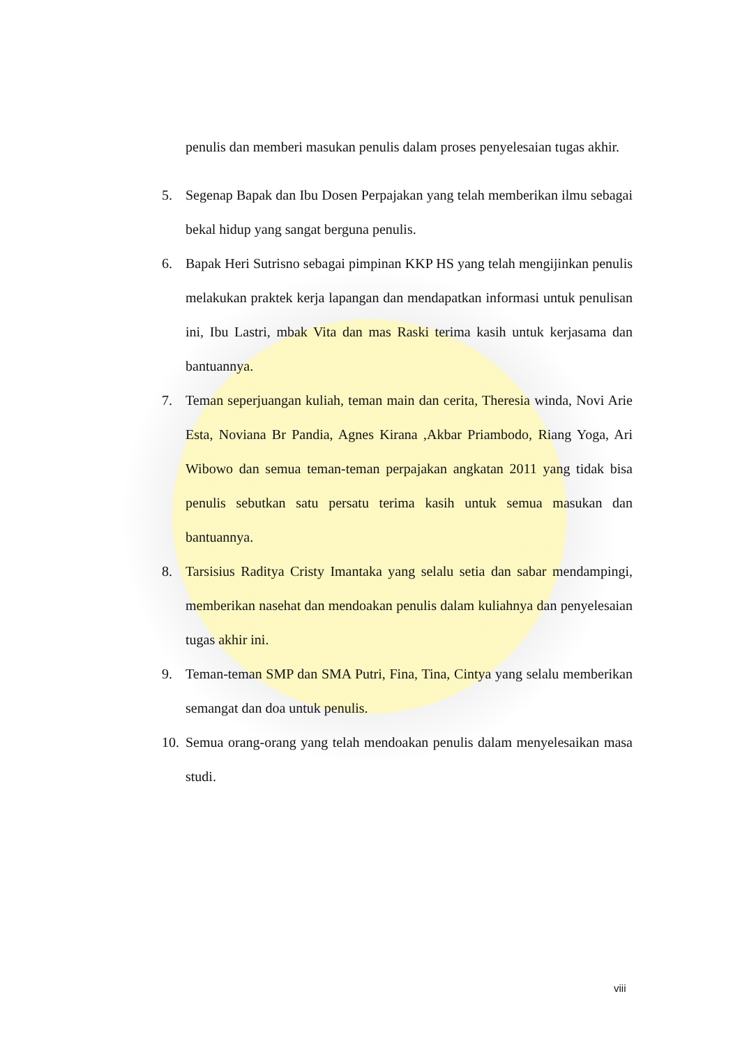penulis dan memberi masukan penulis dalam proses penyelesaian tugas akhir.
5. Segenap Bapak dan Ibu Dosen Perpajakan yang telah memberikan ilmu sebagai bekal hidup yang sangat berguna penulis.
6. Bapak Heri Sutrisno sebagai pimpinan KKP HS yang telah mengijinkan penulis melakukan praktek kerja lapangan dan mendapatkan informasi untuk penulisan ini, Ibu Lastri, mbak Vita dan mas Raski terima kasih untuk kerjasama dan bantuannya.
7. Teman seperjuangan kuliah, teman main dan cerita, Theresia winda, Novi Arie Esta, Noviana Br Pandia, Agnes Kirana ,Akbar Priambodo, Riang Yoga, Ari Wibowo dan semua teman-teman perpajakan angkatan 2011 yang tidak bisa penulis sebutkan satu persatu terima kasih untuk semua masukan dan bantuannya.
8. Tarsisius Raditya Cristy Imantaka yang selalu setia dan sabar mendampingi, memberikan nasehat dan mendoakan penulis dalam kuliahnya dan penyelesaian tugas akhir ini.
9. Teman-teman SMP dan SMA Putri, Fina, Tina, Cintya yang selalu memberikan semangat dan doa untuk penulis.
10.
Semua orang-orang yang telah mendoakan penulis dalam menyelesaikan masa studi.
viii